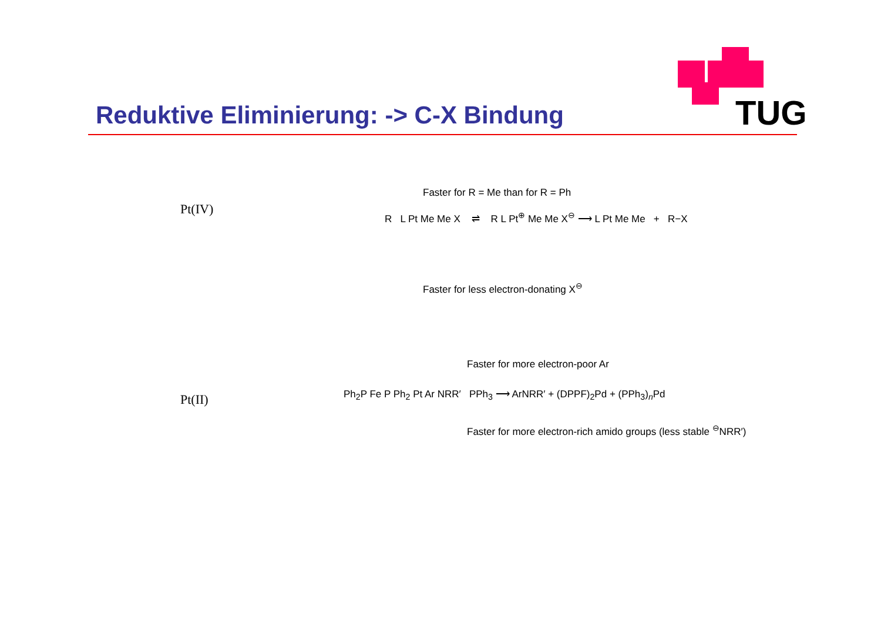TUG
Reduktive Eliminierung: -> C-X Bindung
Pt(IV)
Faster for R = Me than for R = Ph
R L Pt Me Me X ⇌ R L Pt<sup>⊕</sup> Me Me X<sup>⊖</sup> ⟶ L Pt Me Me + R−X
Faster for less electron-donating X<sup>⊖</sup>
Pt(II)
Faster for more electron-poor Ar
Ph<sub>2</sub>P Fe P Ph<sub>2</sub> Pt Ar NRR′ PPh<sub>3</sub> ⟶ ArNRR′ + (DPPF)<sub>2</sub>Pd + (PPh<sub>3</sub>)<sub>n</sub>Pd
Faster for more electron-rich amido groups (less stable <sup>⊖</sup>NRR′)